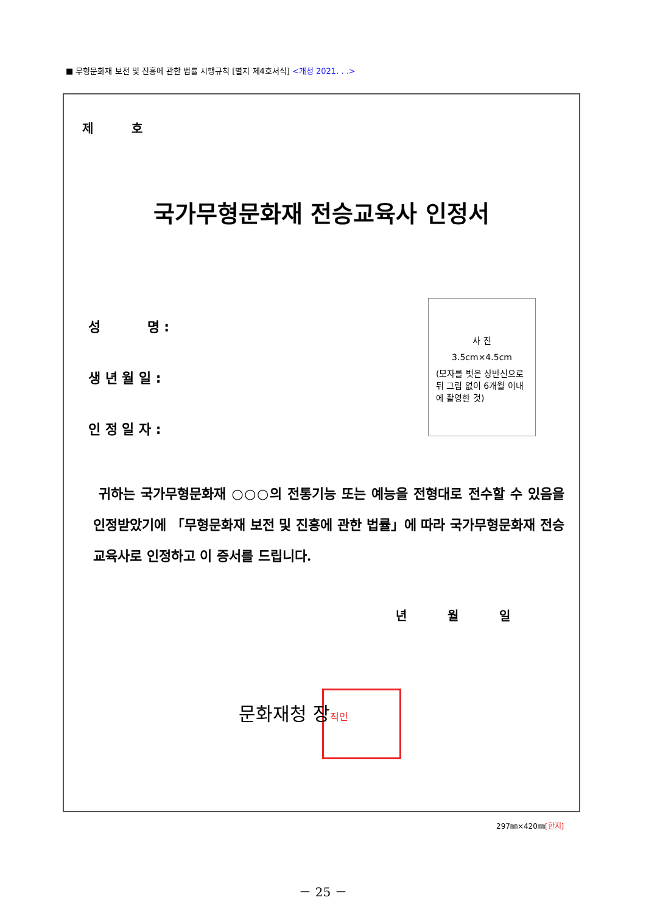■ 무형문화재 보전 및 진흥에 관한 법률 시행규칙 [별지 제4호서식] <개정 2021. . .>
제 호
국가무형문화재 전승교육사 인정서
성 명 :
생 년 월 일 :
인 정 일 자 :
사 진
3.5cm×4.5cm
(모자를 벗은 상반신으로 뒤 그림 없이 6개월 이내에 촬영한 것)
귀하는 국가무형문화재 ○○○의 전통기능 또는 예능을 전형대로 전수할 수 있음을 인정받았기에 「무형문화재 보전 및 진흥에 관한 법률」에 따라 국가무형문화재 전승교육사로 인정하고 이 증서를 드립니다.
년 월 일
문화재청 장직인
297㎜×420㎜[한지]
－ 25 －